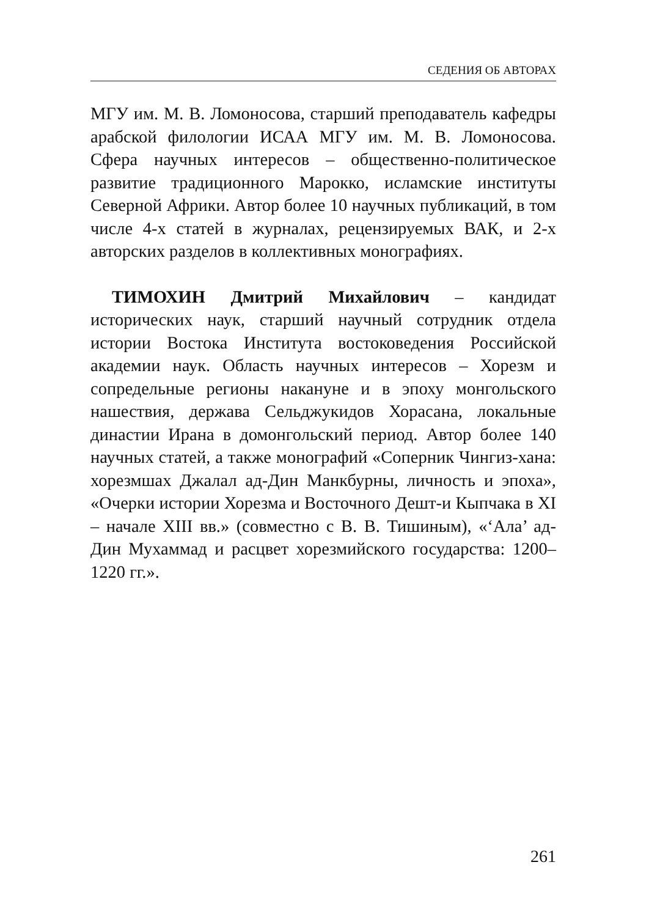СЕДЕНИЯ ОБ АВТОРАХ
МГУ им. М. В. Ломоносова, старший преподаватель кафедры арабской филологии ИСАА МГУ им. М. В. Ломоносова. Сфера научных интересов – общественно-политическое развитие традиционного Марокко, исламские институты Северной Африки. Автор более 10 научных публикаций, в том числе 4-х статей в журналах, рецензируемых ВАК, и 2-х авторских разделов в коллективных монографиях.
ТИМОХИН Дмитрий Михайлович – кандидат исторических наук, старший научный сотрудник отдела истории Востока Института востоковедения Российской академии наук. Область научных интересов – Хорезм и сопредельные регионы накануне и в эпоху монгольского нашествия, держава Сельджукидов Хорасана, локальные династии Ирана в домонгольский период. Автор более 140 научных статей, а также монографий «Соперник Чингиз-хана: хорезмшах Джалал ад-Дин Манкбурны, личность и эпоха», «Очерки истории Хорезма и Восточного Дешт-и Кыпчака в XI – начале XIII вв.» (совместно с В. В. Тишиным), «‘Ала’ ад-Дин Мухаммад и расцвет хорезмийского государства: 1200–1220 гг.».
261